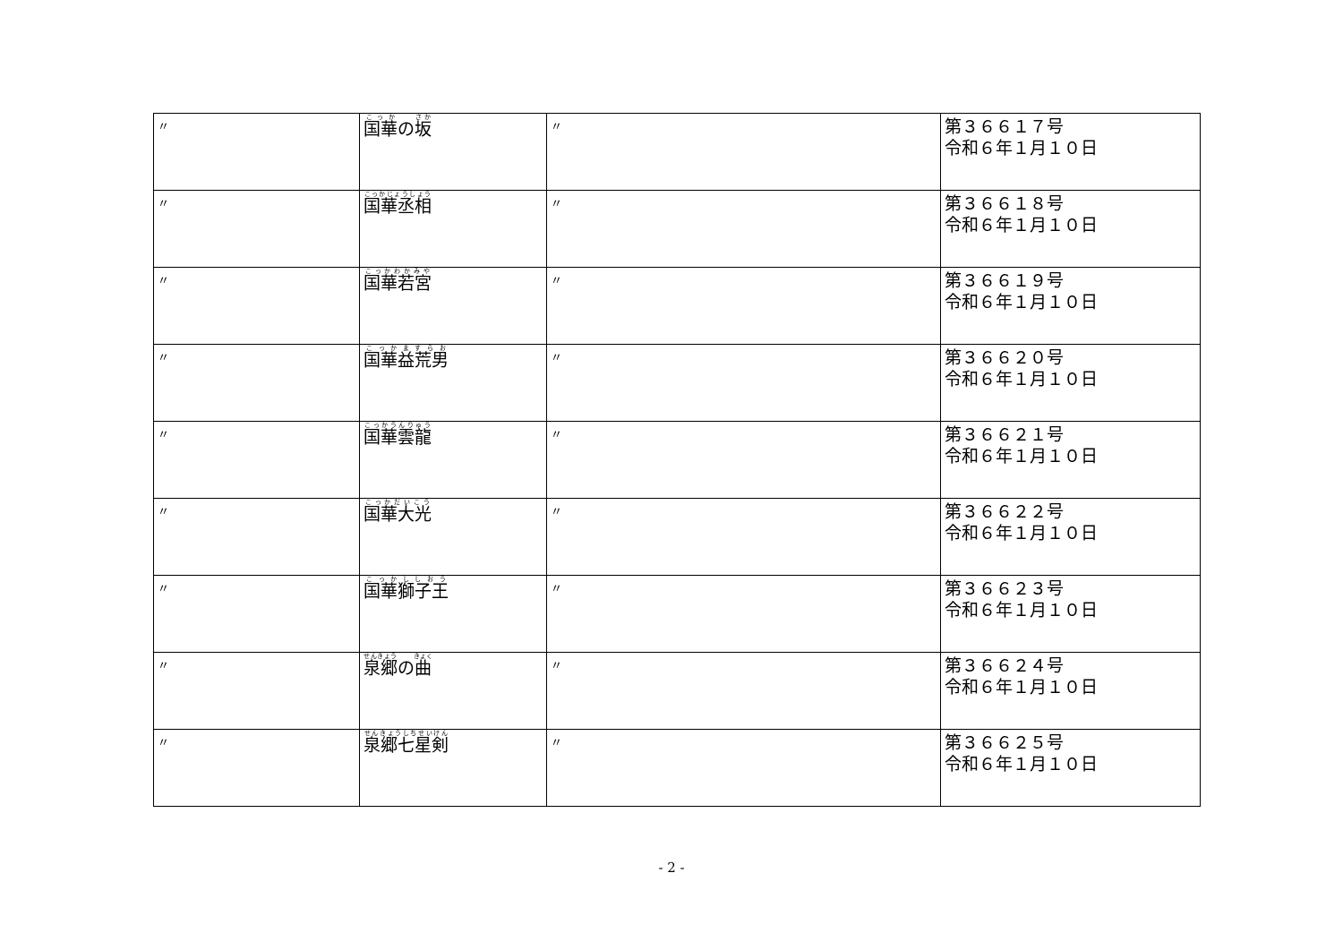| 〃 | 国華 の 坂 | 〃 | 第３６６１７号 令和６年１月１０日 |
| 〃 | 国華丞相 | 〃 | 第３６６１８号 令和６年１月１０日 |
| 〃 | 国華若宮 | 〃 | 第３６６１９号 令和６年１月１０日 |
| 〃 | 国華益荒男 | 〃 | 第３６６２０号 令和６年１月１０日 |
| 〃 | 国華雲龍 | 〃 | 第３６６２１号 令和６年１月１０日 |
| 〃 | 国華大光 | 〃 | 第３６６２２号 令和６年１月１０日 |
| 〃 | 国華獅子王 | 〃 | 第３６６２３号 令和６年１月１０日 |
| 〃 | 泉郷 の 曲 | 〃 | 第３６６２４号 令和６年１月１０日 |
| 〃 | 泉郷七星剣 | 〃 | 第３６６２５号 令和６年１月１０日 |
- 2 -